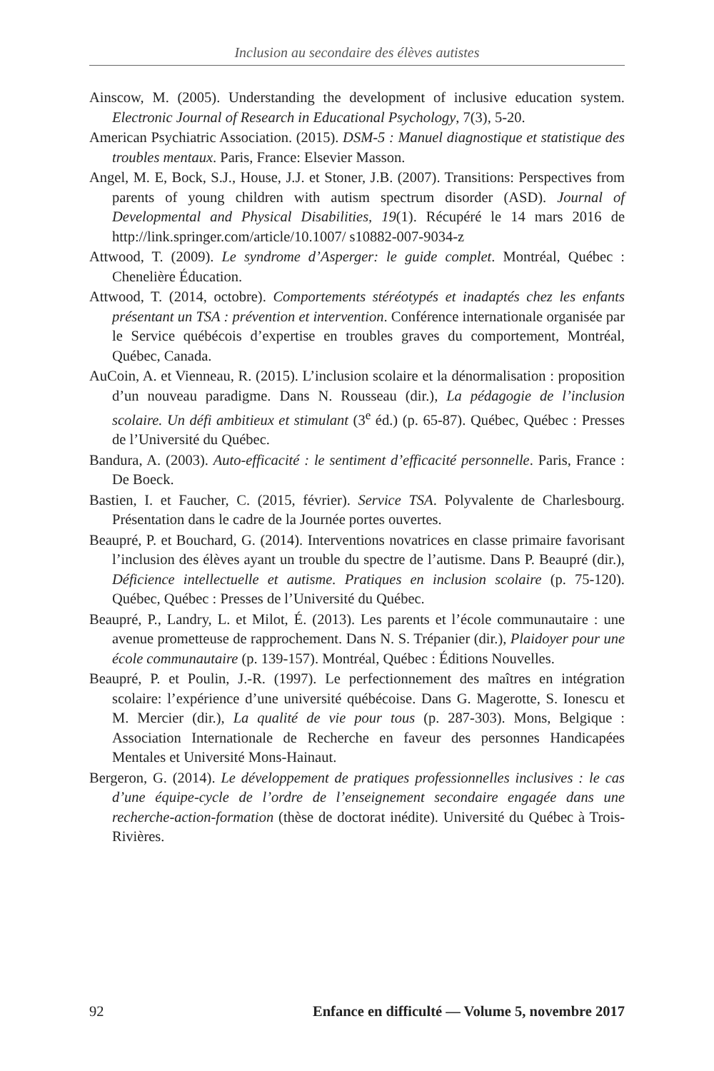Inclusion au secondaire des élèves autistes
Ainscow, M. (2005). Understanding the development of inclusive education system. Electronic Journal of Research in Educational Psychology, 7(3), 5-20.
American Psychiatric Association. (2015). DSM-5 : Manuel diagnostique et statistique des troubles mentaux. Paris, France: Elsevier Masson.
Angel, M. E, Bock, S.J., House, J.J. et Stoner, J.B. (2007). Transitions: Perspectives from parents of young children with autism spectrum disorder (ASD). Journal of Developmental and Physical Disabilities, 19(1). Récupéré le 14 mars 2016 de http://link.springer.com/article/10.1007/ s10882-007-9034-z
Attwood, T. (2009). Le syndrome d’Asperger: le guide complet. Montréal, Québec : Chenelière Éducation.
Attwood, T. (2014, octobre). Comportements stéréotypés et inadaptés chez les enfants présentant un TSA : prévention et intervention. Conférence internationale organisée par le Service québécois d’expertise en troubles graves du comportement, Montréal, Québec, Canada.
AuCoin, A. et Vienneau, R. (2015). L’inclusion scolaire et la dénormalisation : proposition d’un nouveau paradigme. Dans N. Rousseau (dir.), La pédagogie de l’inclusion scolaire. Un défi ambitieux et stimulant (3<sup>e</sup> éd.) (p. 65-87). Québec, Québec : Presses de l’Université du Québec.
Bandura, A. (2003). Auto-efficacité : le sentiment d’efficacité personnelle. Paris, France : De Boeck.
Bastien, I. et Faucher, C. (2015, février). Service TSA. Polyvalente de Charlesbourg. Présentation dans le cadre de la Journée portes ouvertes.
Beaupré, P. et Bouchard, G. (2014). Interventions novatrices en classe primaire favorisant l’inclusion des élèves ayant un trouble du spectre de l’autisme. Dans P. Beaupré (dir.), Déficience intellectuelle et autisme. Pratiques en inclusion scolaire (p. 75-120). Québec, Québec : Presses de l’Université du Québec.
Beaupré, P., Landry, L. et Milot, É. (2013). Les parents et l’école communautaire : une avenue prometteuse de rapprochement. Dans N. S. Trépanier (dir.), Plaidoyer pour une école communautaire (p. 139-157). Montréal, Québec : Éditions Nouvelles.
Beaupré, P. et Poulin, J.-R. (1997). Le perfectionnement des maîtres en intégration scolaire: l’expérience d’une université québécoise. Dans G. Magerotte, S. Ionescu et M. Mercier (dir.), La qualité de vie pour tous (p. 287-303). Mons, Belgique : Association Internationale de Recherche en faveur des personnes Handicapées Mentales et Université Mons-Hainaut.
Bergeron, G. (2014). Le développement de pratiques professionnelles inclusives : le cas d’une équipe-cycle de l’ordre de l’enseignement secondaire engagée dans une recherche-action-formation (thèse de doctorat inédite). Université du Québec à Trois-Rivières.
92 Enfance en difficulté — Volume 5, novembre 2017